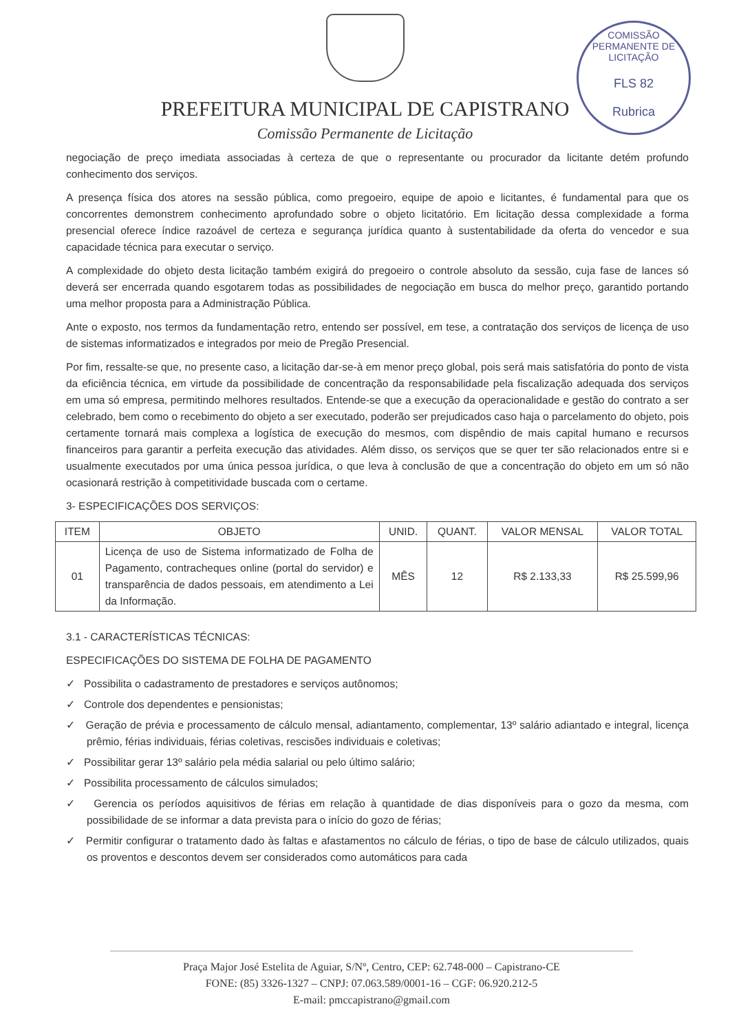PREFEITURA MUNICIPAL DE CAPISTRANO
Comissão Permanente de Licitação
COMISSÃO PERMANENTE DE LICITAÇÃO
FLS 82
Rubrica
negociação de preço imediata associadas à certeza de que o representante ou procurador da licitante detém profundo conhecimento dos serviços.
A presença física dos atores na sessão pública, como pregoeiro, equipe de apoio e licitantes, é fundamental para que os concorrentes demonstrem conhecimento aprofundado sobre o objeto licitatório. Em licitação dessa complexidade a forma presencial oferece índice razoável de certeza e segurança jurídica quanto à sustentabilidade da oferta do vencedor e sua capacidade técnica para executar o serviço.
A complexidade do objeto desta licitação também exigirá do pregoeiro o controle absoluto da sessão, cuja fase de lances só deverá ser encerrada quando esgotarem todas as possibilidades de negociação em busca do melhor preço, garantido portando uma melhor proposta para a Administração Pública.
Ante o exposto, nos termos da fundamentação retro, entendo ser possível, em tese, a contratação dos serviços de licença de uso de sistemas informatizados e integrados por meio de Pregão Presencial.
Por fim, ressalte-se que, no presente caso, a licitação dar-se-à em menor preço global, pois será mais satisfatória do ponto de vista da eficiência técnica, em virtude da possibilidade de concentração da responsabilidade pela fiscalização adequada dos serviços em uma só empresa, permitindo melhores resultados. Entende-se que a execução da operacionalidade e gestão do contrato a ser celebrado, bem como o recebimento do objeto a ser executado, poderão ser prejudicados caso haja o parcelamento do objeto, pois certamente tornará mais complexa a logística de execução do mesmos, com dispêndio de mais capital humano e recursos financeiros para garantir a perfeita execução das atividades. Além disso, os serviços que se quer ter são relacionados entre si e usualmente executados por uma única pessoa jurídica, o que leva à conclusão de que a concentração do objeto em um só não ocasionará restrição à competitividade buscada com o certame.
3- ESPECIFICAÇÕES DOS SERVIÇOS:
| ITEM | OBJETO | UNID. | QUANT. | VALOR MENSAL | VALOR TOTAL |
| --- | --- | --- | --- | --- | --- |
| 01 | Licença de uso de Sistema informatizado de Folha de Pagamento, contracheques online (portal do servidor) e transparência de dados pessoais, em atendimento a Lei da Informação. | MÊS | 12 | R$ 2.133,33 | R$ 25.599,96 |
3.1 - CARACTERÍSTICAS TÉCNICAS:
ESPECIFICAÇÕES DO SISTEMA DE FOLHA DE PAGAMENTO
✓ Possibilita o cadastramento de prestadores e serviços autônomos;
✓ Controle dos dependentes e pensionistas;
✓ Geração de prévia e processamento de cálculo mensal, adiantamento, complementar, 13º salário adiantado e integral, licença prêmio, férias individuais, férias coletivas, rescisões individuais e coletivas;
✓ Possibilitar gerar 13º salário pela média salarial ou pelo último salário;
✓ Possibilita processamento de cálculos simulados;
✓ Gerencia os períodos aquisitivos de férias em relação à quantidade de dias disponíveis para o gozo da mesma, com possibilidade de se informar a data prevista para o início do gozo de férias;
✓ Permitir configurar o tratamento dado às faltas e afastamentos no cálculo de férias, o tipo de base de cálculo utilizados, quais os proventos e descontos devem ser considerados como automáticos para cada
Praça Major José Estelita de Aguiar, S/Nº, Centro, CEP: 62.748-000 – Capistrano-CE
FONE: (85) 3326-1327 – CNPJ: 07.063.589/0001-16 – CGF: 06.920.212-5
E-mail: pmccapistrano@gmail.com